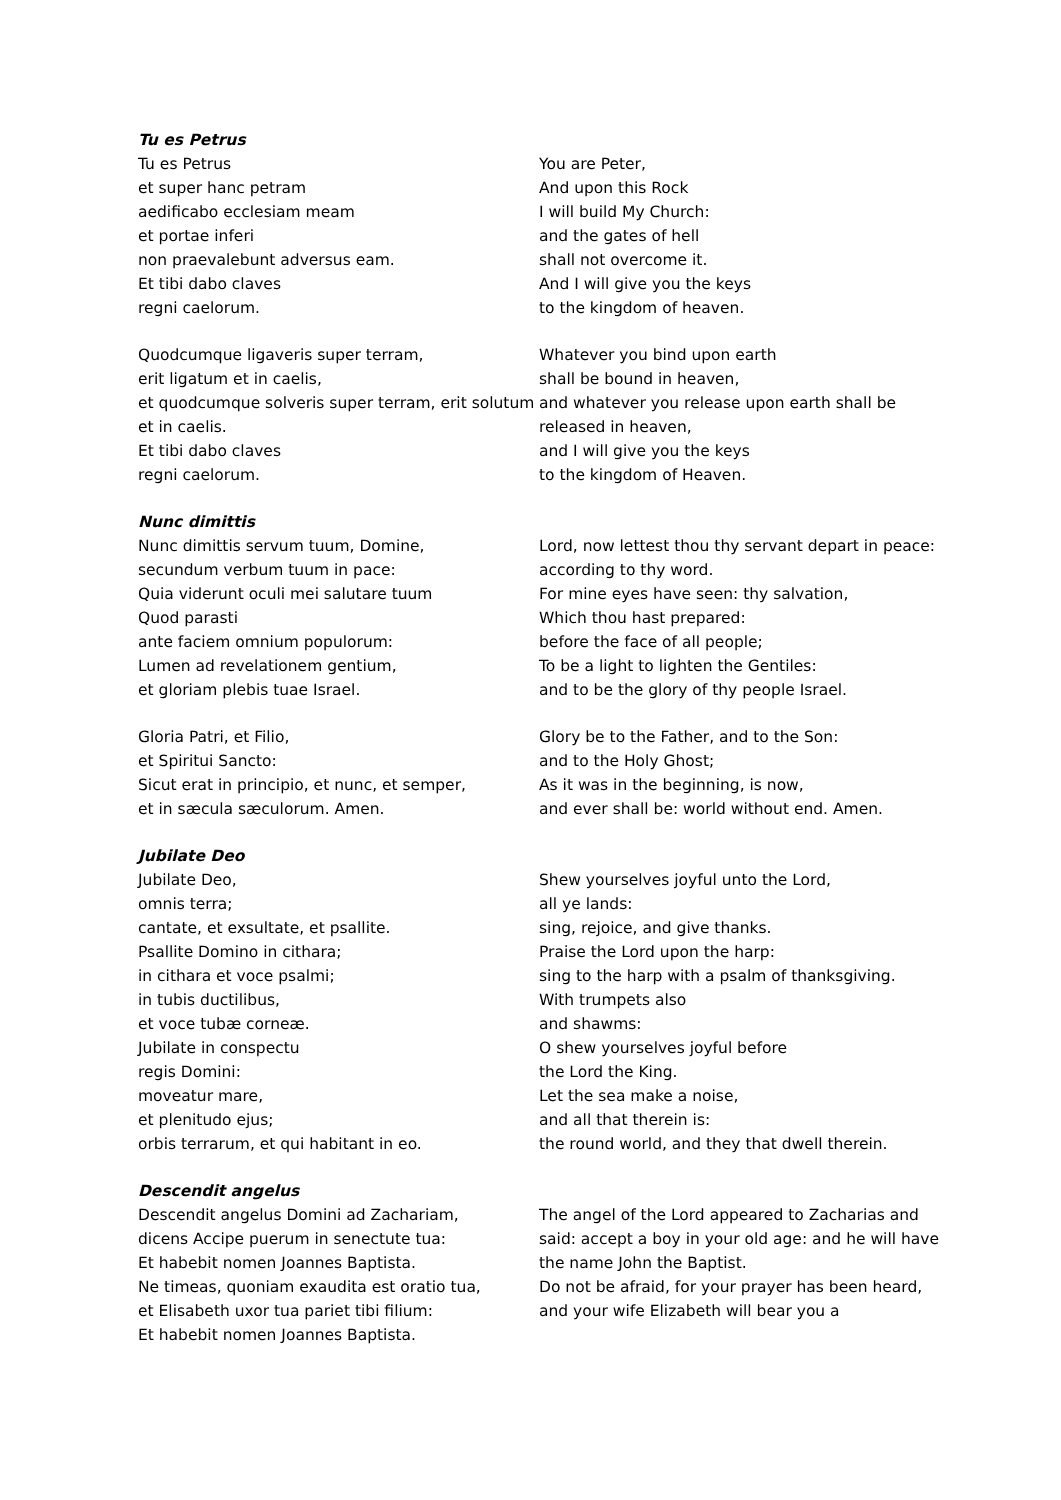Tu es Petrus
Tu es Petrus
et super hanc petram
aedificabo ecclesiam meam
et portae inferi
non praevalebunt adversus eam.
Et tibi dabo claves
regni caelorum.
You are Peter,
And upon this Rock
I will build My Church:
and the gates of hell
shall not overcome it.
And I will give you the keys
to the kingdom of heaven.
Quodcumque ligaveris super terram,
erit ligatum et in caelis,
et quodcumque solveris super terram, erit solutum et in caelis.
Et tibi dabo claves
regni caelorum.
Whatever you bind upon earth
shall be bound in heaven,
and whatever you release upon earth shall be released in heaven,
and I will give you the keys
to the kingdom of Heaven.
Nunc dimittis
Nunc dimittis servum tuum, Domine,
secundum verbum tuum in pace:
Quia viderunt oculi mei salutare tuum
Quod parasti
ante faciem omnium populorum:
Lumen ad revelationem gentium,
et gloriam plebis tuae Israel.
Lord, now lettest thou thy servant depart in peace: according to thy word.
For mine eyes have seen: thy salvation,
Which thou hast prepared:
before the face of all people;
To be a light to lighten the Gentiles:
and to be the glory of thy people Israel.
Gloria Patri, et Filio,
et Spiritui Sancto:
Sicut erat in principio, et nunc, et semper,
et in sæcula sæculorum. Amen.
Glory be to the Father, and to the Son:
and to the Holy Ghost;
As it was in the beginning, is now,
and ever shall be: world without end. Amen.
Jubilate Deo
Jubilate Deo,
omnis terra;
cantate, et exsultate, et psallite.
Psallite Domino in cithara;
in cithara et voce psalmi;
in tubis ductilibus,
et voce tubæ corneæ.
Jubilate in conspectu
regis Domini:
moveatur mare,
et plenitudo ejus;
orbis terrarum, et qui habitant in eo.
Shew yourselves joyful unto the Lord,
all ye lands:
sing, rejoice, and give thanks.
Praise the Lord upon the harp:
sing to the harp with a psalm of thanksgiving.
With trumpets also
and shawms:
O shew yourselves joyful before
the Lord the King.
Let the sea make a noise,
and all that therein is:
the round world, and they that dwell therein.
Descendit angelus
Descendit angelus Domini ad Zachariam,
dicens Accipe puerum in senectute tua:
Et habebit nomen Joannes Baptista.
Ne timeas, quoniam exaudita est oratio tua,
et Elisabeth uxor tua pariet tibi filium:
Et habebit nomen Joannes Baptista.
The angel of the Lord appeared to Zacharias and said: accept a boy in your old age: and he will have the name John the Baptist.
Do not be afraid, for your prayer has been heard, and your wife Elizabeth will bear you a